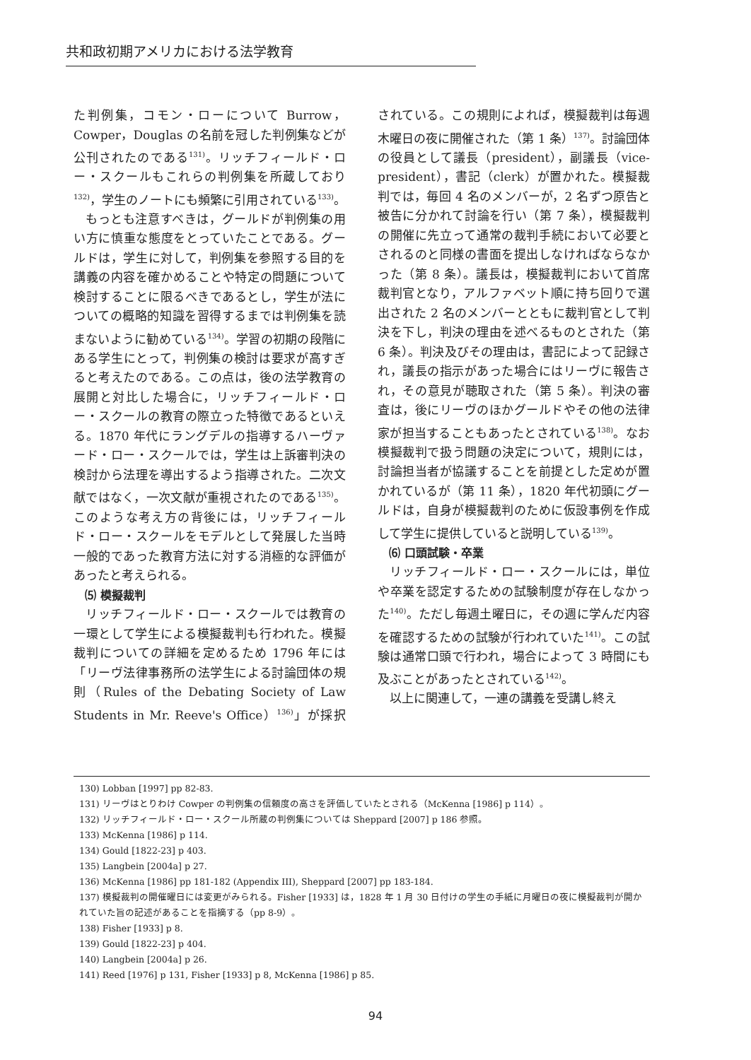共和政初期アメリカにおける法学教育
た判例集，コモン・ローについて Burrow，Cowper，Douglas の名前を冠した判例集などが公刊されたのである<sup>131)</sup>。リッチフィールド・ロー・スクールもこれらの判例集を所蔵しており<sup>132)</sup>，学生のノートにも頻繁に引用されている<sup>133)</sup>。
もっとも注意すべきは，グールドが判例集の用い方に慎重な態度をとっていたことである。グールドは，学生に対して，判例集を参照する目的を講義の内容を確かめることや特定の問題について検討することに限るべきであるとし，学生が法についての概略的知識を習得するまでは判例集を読まないように勧めている<sup>134)</sup>。学習の初期の段階にある学生にとって，判例集の検討は要求が高すぎると考えたのである。この点は，後の法学教育の展開と対比した場合に，リッチフィールド・ロー・スクールの教育の際立った特徴であるといえる。1870 年代にラングデルの指導するハーヴァード・ロー・スクールでは，学生は上訴審判決の検討から法理を導出するよう指導された。二次文献ではなく，一次文献が重視されたのである<sup>135)</sup>。このような考え方の背後には，リッチフィールド・ロー・スクールをモデルとして発展した当時一般的であった教育方法に対する消極的な評価があったと考えられる。
⑸ 模擬裁判
リッチフィールド・ロー・スクールでは教育の一環として学生による模擬裁判も行われた。模擬裁判についての詳細を定めるため 1796 年には「リーヴ法律事務所の法学生による討論団体の規則（Rules of the Debating Society of Law Students in Mr. Reeve's Office）<sup>136)</sup>」が採択されている。この規則によれば，模擬裁判は毎週木曜日の夜に開催された（第 1 条）<sup>137)</sup>。討論団体の役員として議長（president），副議長（vice-president），書記（clerk）が置かれた。模擬裁判では，毎回 4 名のメンバーが，2 名ずつ原告と被告に分かれて討論を行い（第 7 条），模擬裁判の開催に先立って通常の裁判手続において必要とされるのと同様の書面を提出しなければならなかった（第 8 条）。議長は，模擬裁判において首席裁判官となり，アルファベット順に持ち回りで選出された 2 名のメンバーとともに裁判官として判決を下し，判決の理由を述べるものとされた（第 6 条）。判決及びその理由は，書記によって記録され，議長の指示があった場合にはリーヴに報告され，その意見が聴取された（第 5 条）。判決の審査は，後にリーヴのほかグールドやその他の法律家が担当することもあったとされている<sup>138)</sup>。なお模擬裁判で扱う問題の決定について，規則には，討論担当者が協議することを前提とした定めが置かれているが（第 11 条），1820 年代初頭にグールドは，自身が模擬裁判のために仮設事例を作成して学生に提供していると説明している<sup>139)</sup>。
⑹ 口頭試験・卒業
リッチフィールド・ロー・スクールには，単位や卒業を認定するための試験制度が存在しなかった<sup>140)</sup>。ただし毎週土曜日に，その週に学んだ内容を確認するための試験が行われていた<sup>141)</sup>。この試験は通常口頭で行われ，場合によって 3 時間にも及ぶことがあったとされている<sup>142)</sup>。
以上に関連して，一連の講義を受講し終え
130) Lobban [1997] pp 82-83.
131) リーヴはとりわけ Cowper の判例集の信頼度の高さを評価していたとされる（McKenna [1986] p 114）。
132) リッチフィールド・ロー・スクール所蔵の判例集については Sheppard [2007] p 186 参照。
133) McKenna [1986] p 114.
134) Gould [1822-23] p 403.
135) Langbein [2004a] p 27.
136) McKenna [1986] pp 181-182 (Appendix III), Sheppard [2007] pp 183-184.
137) 模擬裁判の開催曜日には変更がみられる。Fisher [1933] は，1828 年 1 月 30 日付けの学生の手紙に月曜日の夜に模擬裁判が開かれていた旨の記述があることを指摘する（pp 8-9）。
138) Fisher [1933] p 8.
139) Gould [1822-23] p 404.
140) Langbein [2004a] p 26.
141) Reed [1976] p 131, Fisher [1933] p 8, McKenna [1986] p 85.
94